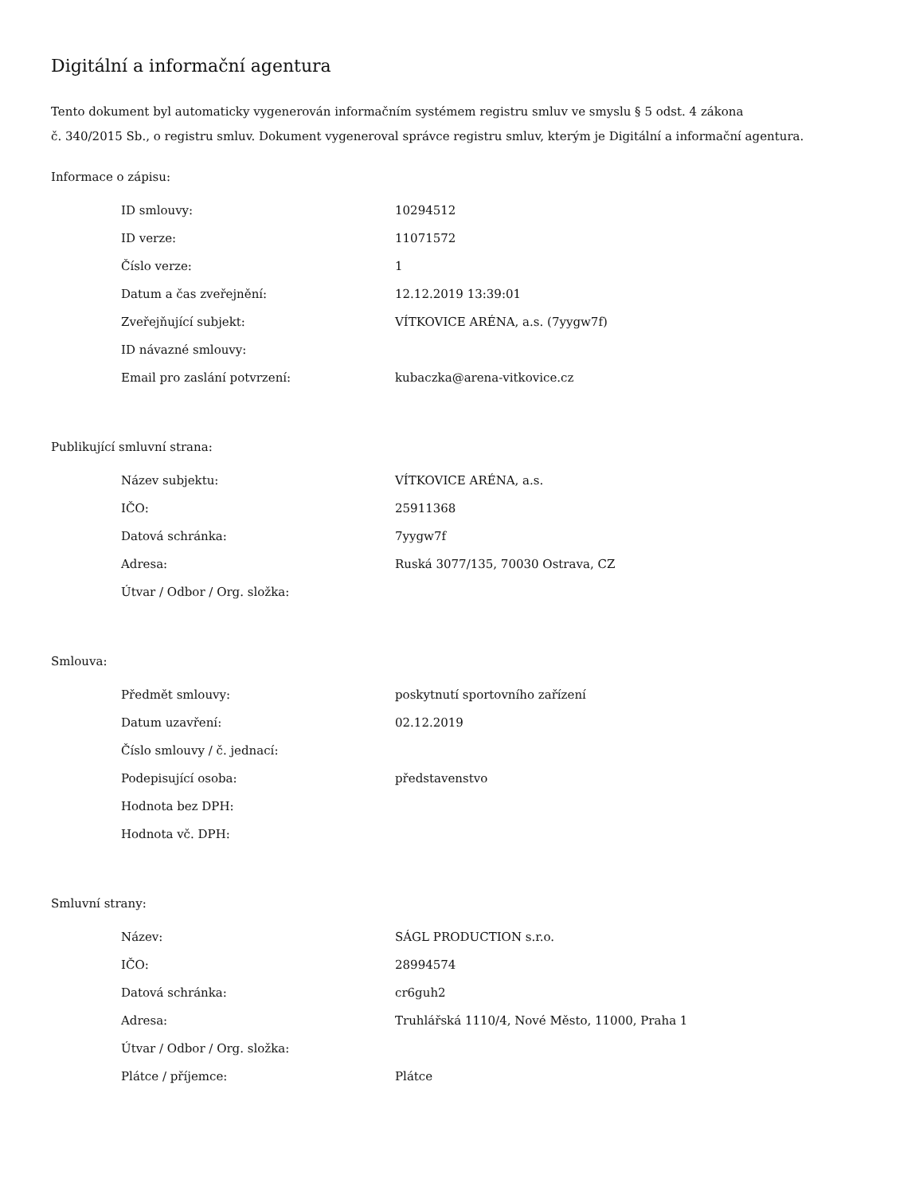Digitální a informační agentura
Tento dokument byl automaticky vygenerován informačním systémem registru smluv ve smyslu § 5 odst. 4 zákona
č. 340/2015 Sb., o registru smluv. Dokument vygeneroval správce registru smluv, kterým je Digitální a informační agentura.
Informace o zápisu:
| ID smlouvy: | 10294512 |
| ID verze: | 11071572 |
| Číslo verze: | 1 |
| Datum a čas zveřejnění: | 12.12.2019 13:39:01 |
| Zveřejňující subjekt: | VÍTKOVICE ARÉNA, a.s. (7yygw7f) |
| ID návazné smlouvy: | |
| Email pro zaslání potvrzení: | kubaczka@arena-vitkovice.cz |
Publikující smluvní strana:
| Název subjektu: | VÍTKOVICE ARÉNA, a.s. |
| IČO: | 25911368 |
| Datová schránka: | 7yygw7f |
| Adresa: | Ruská 3077/135, 70030 Ostrava, CZ |
| Útvar / Odbor / Org. složka: | |
Smlouva:
| Předmět smlouvy: | poskytnutí sportovního zařízení |
| Datum uzavření: | 02.12.2019 |
| Číslo smlouvy / č. jednací: | |
| Podepisující osoba: | představenstvo |
| Hodnota bez DPH: | |
| Hodnota vč. DPH: | |
Smluvní strany:
| Název: | SÁGL PRODUCTION s.r.o. |
| IČO: | 28994574 |
| Datová schránka: | cr6guh2 |
| Adresa: | Truhlářská 1110/4, Nové Město, 11000, Praha 1 |
| Útvar / Odbor / Org. složka: | |
| Plátce / příjemce: | Plátce |